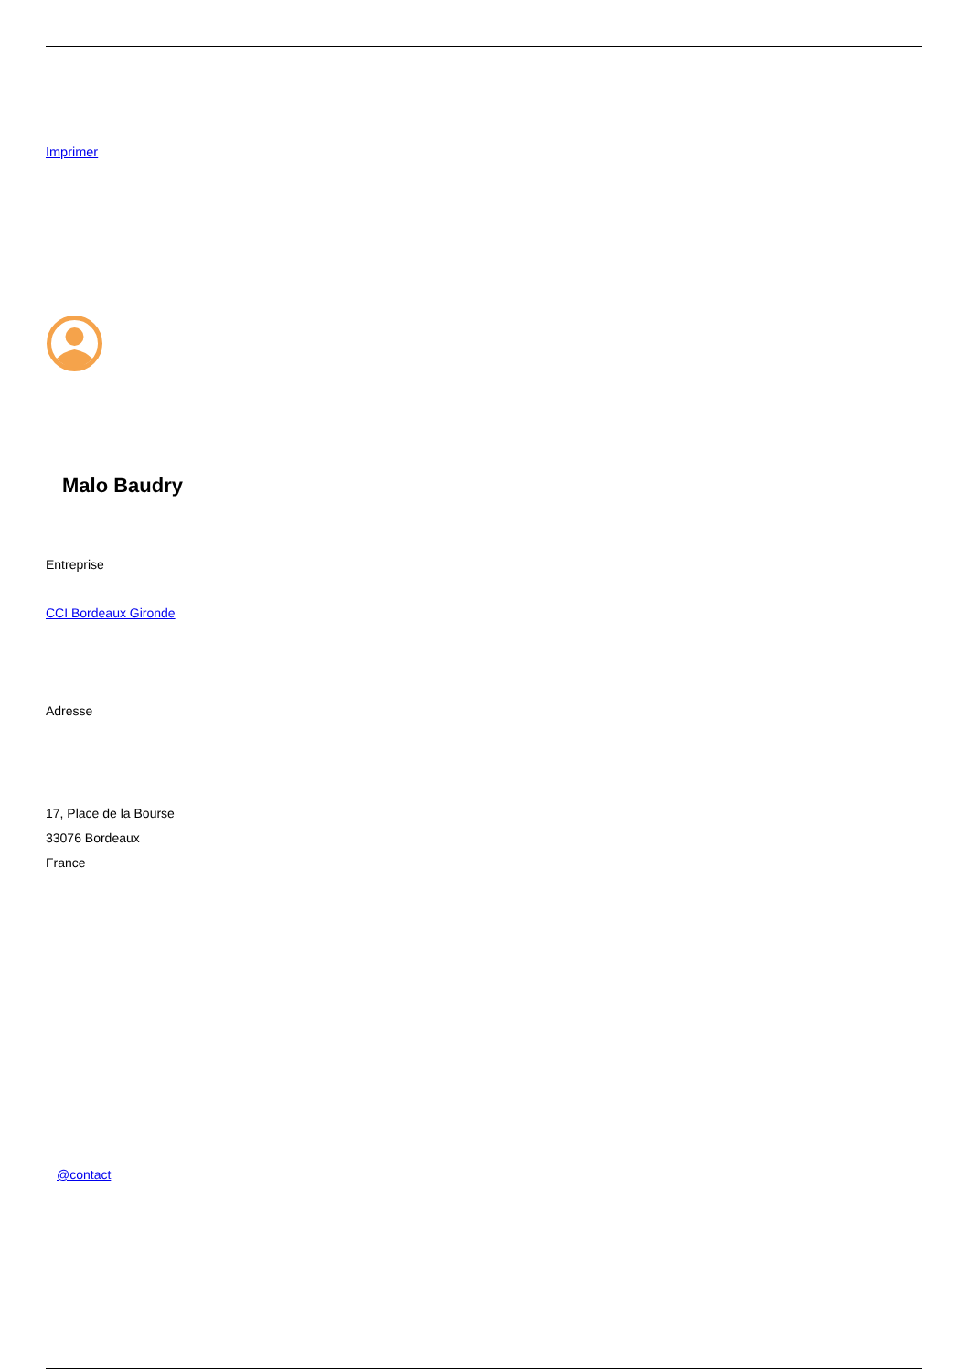Imprimer
Malo Baudry
Entreprise
CCI Bordeaux Gironde
Adresse
17, Place de la Bourse
33076 Bordeaux
France
@contact